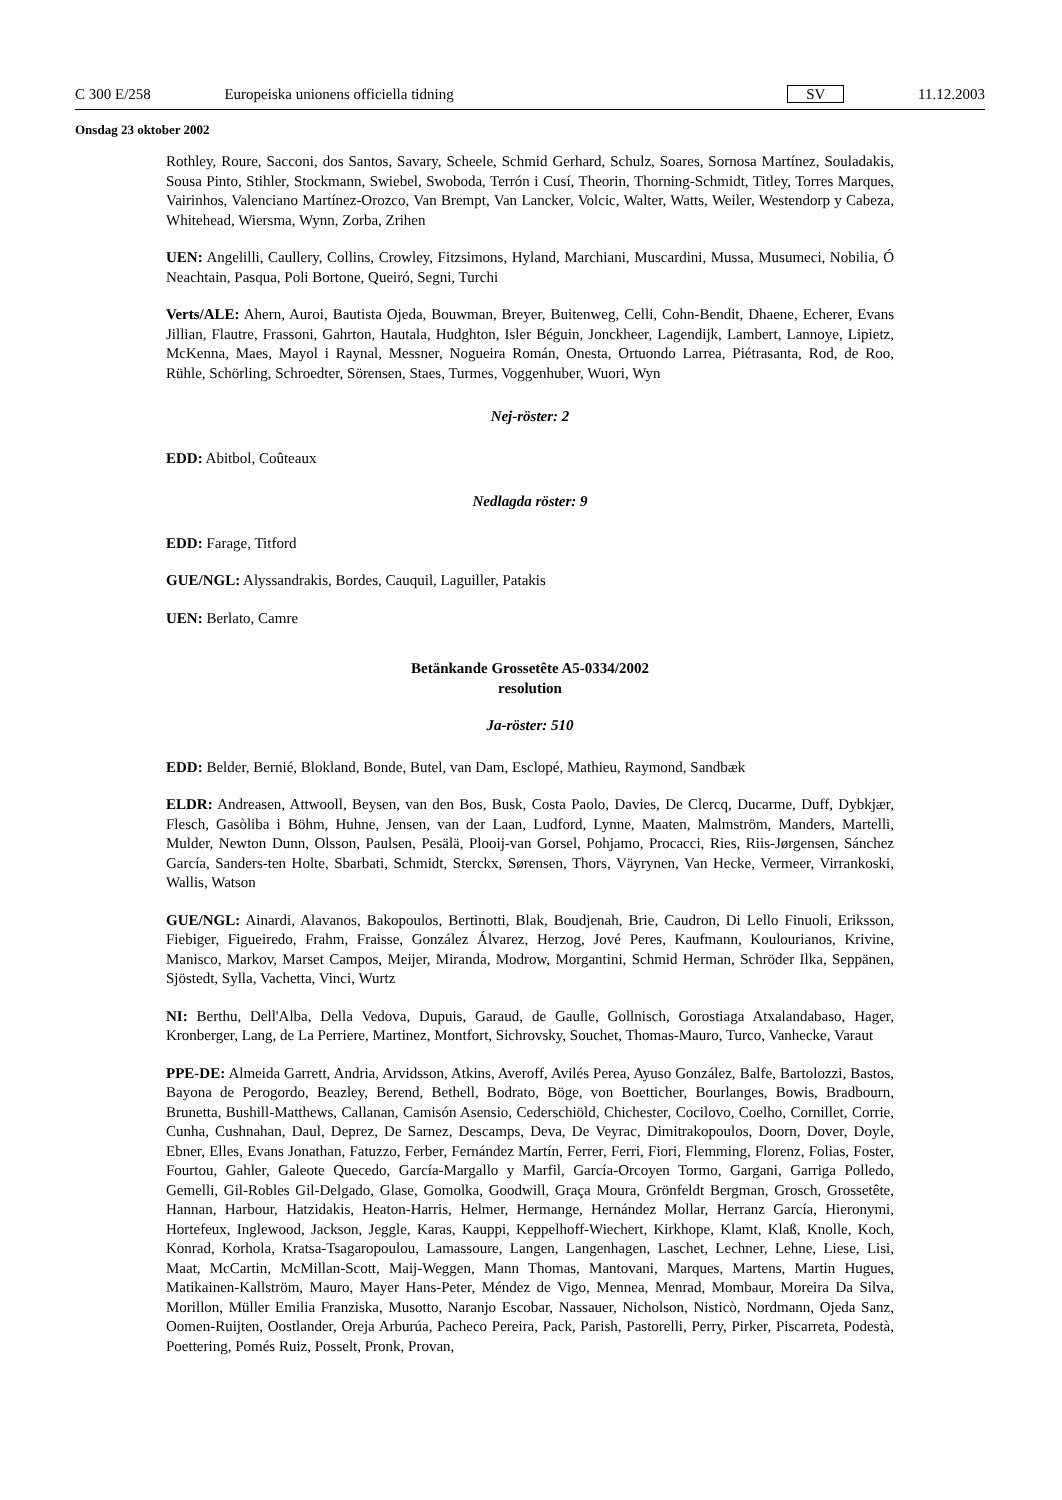C 300 E/258 Europeiska unionens officiella tidning SV 11.12.2003
Onsdag 23 oktober 2002
Rothley, Roure, Sacconi, dos Santos, Savary, Scheele, Schmid Gerhard, Schulz, Soares, Sornosa Martínez, Souladakis, Sousa Pinto, Stihler, Stockmann, Swiebel, Swoboda, Terrón i Cusí, Theorin, Thorning-Schmidt, Titley, Torres Marques, Vairinhos, Valenciano Martínez-Orozco, Van Brempt, Van Lancker, Volcic, Walter, Watts, Weiler, Westendorp y Cabeza, Whitehead, Wiersma, Wynn, Zorba, Zrihen
UEN: Angelilli, Caullery, Collins, Crowley, Fitzsimons, Hyland, Marchiani, Muscardini, Mussa, Musumeci, Nobilia, Ó Neachtain, Pasqua, Poli Bortone, Queiró, Segni, Turchi
Verts/ALE: Ahern, Auroi, Bautista Ojeda, Bouwman, Breyer, Buitenweg, Celli, Cohn-Bendit, Dhaene, Echerer, Evans Jillian, Flautre, Frassoni, Gahrton, Hautala, Hudghton, Isler Béguin, Jonckheer, Lagendijk, Lambert, Lannoye, Lipietz, McKenna, Maes, Mayol i Raynal, Messner, Nogueira Román, Onesta, Ortuondo Larrea, Piétrasanta, Rod, de Roo, Rühle, Schörling, Schroedter, Sörensen, Staes, Turmes, Voggenhuber, Wuori, Wyn
Nej-röster: 2
EDD: Abitbol, Coûteaux
Nedlagda röster: 9
EDD: Farage, Titford
GUE/NGL: Alyssandrakis, Bordes, Cauquil, Laguiller, Patakis
UEN: Berlato, Camre
Betänkande Grossetête A5-0334/2002
resolution
Ja-röster: 510
EDD: Belder, Bernié, Blokland, Bonde, Butel, van Dam, Esclopé, Mathieu, Raymond, Sandbæk
ELDR: Andreasen, Attwooll, Beysen, van den Bos, Busk, Costa Paolo, Davies, De Clercq, Ducarme, Duff, Dybkjær, Flesch, Gasòliba i Böhm, Huhne, Jensen, van der Laan, Ludford, Lynne, Maaten, Malmström, Manders, Martelli, Mulder, Newton Dunn, Olsson, Paulsen, Pesälä, Plooij-van Gorsel, Pohjamo, Procacci, Ries, Riis-Jørgensen, Sánchez García, Sanders-ten Holte, Sbarbati, Schmidt, Sterckx, Sørensen, Thors, Väyrynen, Van Hecke, Vermeer, Virrankoski, Wallis, Watson
GUE/NGL: Ainardi, Alavanos, Bakopoulos, Bertinotti, Blak, Boudjenah, Brie, Caudron, Di Lello Finuoli, Eriksson, Fiebiger, Figueiredo, Frahm, Fraisse, González Álvarez, Herzog, Jové Peres, Kaufmann, Koulourianos, Krivine, Manisco, Markov, Marset Campos, Meijer, Miranda, Modrow, Morgantini, Schmid Herman, Schröder Ilka, Seppänen, Sjöstedt, Sylla, Vachetta, Vinci, Wurtz
NI: Berthu, Dell'Alba, Della Vedova, Dupuis, Garaud, de Gaulle, Gollnisch, Gorostiaga Atxalandabaso, Hager, Kronberger, Lang, de La Perriere, Martinez, Montfort, Sichrovsky, Souchet, Thomas-Mauro, Turco, Vanhecke, Varaut
PPE-DE: Almeida Garrett, Andria, Arvidsson, Atkins, Averoff, Avilés Perea, Ayuso González, Balfe, Bartolozzi, Bastos, Bayona de Perogordo, Beazley, Berend, Bethell, Bodrato, Böge, von Boetticher, Bourlanges, Bowis, Bradbourn, Brunetta, Bushill-Matthews, Callanan, Camisón Asensio, Cederschiöld, Chichester, Cocilovo, Coelho, Cornillet, Corrie, Cunha, Cushnahan, Daul, Deprez, De Sarnez, Descamps, Deva, De Veyrac, Dimitrakopoulos, Doorn, Dover, Doyle, Ebner, Elles, Evans Jonathan, Fatuzzo, Ferber, Fernández Martín, Ferrer, Ferri, Fiori, Flemming, Florenz, Folias, Foster, Fourtou, Gahler, Galeote Quecedo, García-Margallo y Marfil, García-Orcoyen Tormo, Gargani, Garriga Polledo, Gemelli, Gil-Robles Gil-Delgado, Glase, Gomolka, Goodwill, Graça Moura, Grönfeldt Bergman, Grosch, Grossetête, Hannan, Harbour, Hatzidakis, Heaton-Harris, Helmer, Hermange, Hernández Mollar, Herranz García, Hieronymi, Hortefeux, Inglewood, Jackson, Jeggle, Karas, Kauppi, Keppelhoff-Wiechert, Kirkhope, Klamt, Klaß, Knolle, Koch, Konrad, Korhola, Kratsa-Tsagaropoulou, Lamassoure, Langen, Langenhagen, Laschet, Lechner, Lehne, Liese, Lisi, Maat, McCartin, McMillan-Scott, Maij-Weggen, Mann Thomas, Mantovani, Marques, Martens, Martin Hugues, Matikainen-Kallström, Mauro, Mayer Hans-Peter, Méndez de Vigo, Mennea, Menrad, Mombaur, Moreira Da Silva, Morillon, Müller Emilia Franziska, Musotto, Naranjo Escobar, Nassauer, Nicholson, Nisticò, Nordmann, Ojeda Sanz, Oomen-Ruijten, Oostlander, Oreja Arburúa, Pacheco Pereira, Pack, Parish, Pastorelli, Perry, Pirker, Piscarreta, Podestà, Poettering, Pomés Ruiz, Posselt, Pronk, Provan,